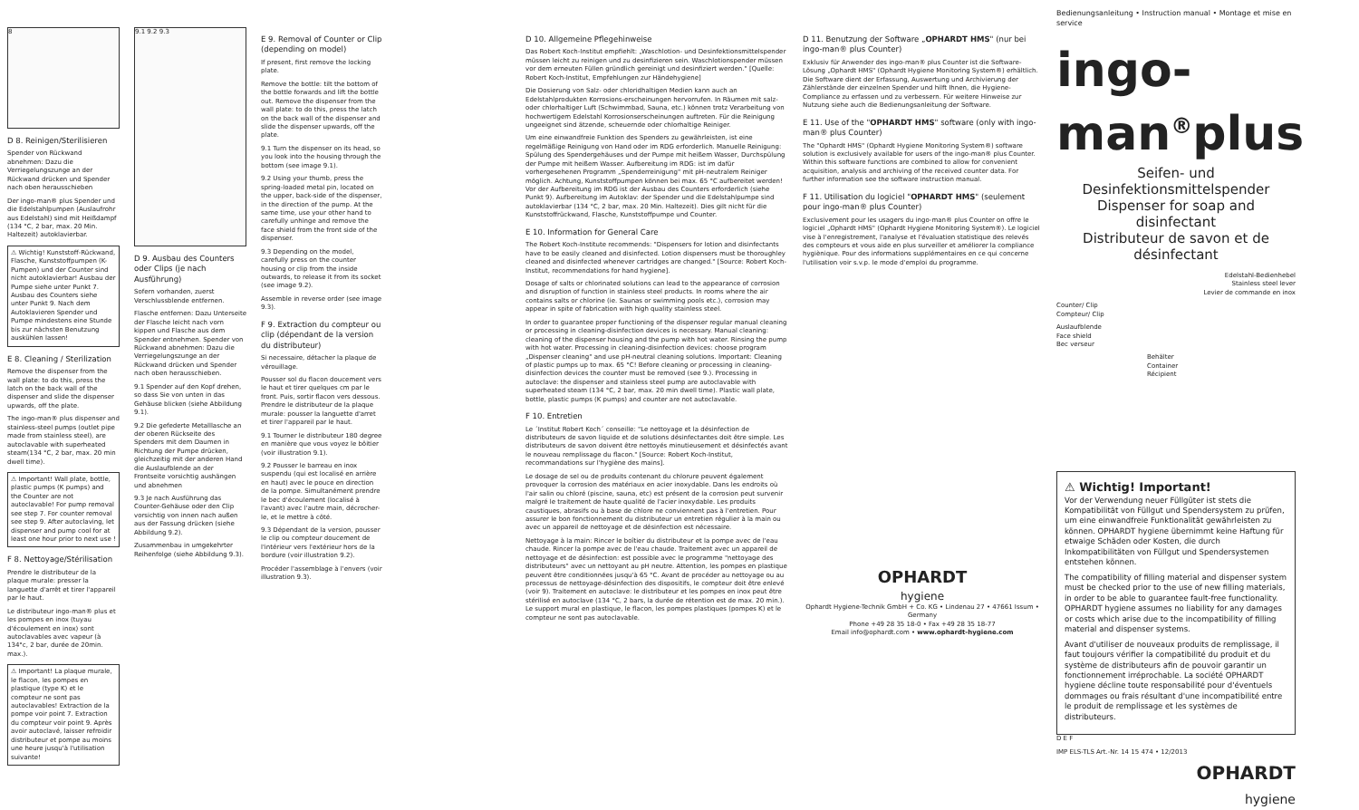8
D 8. Reinigen/Sterilisieren
Spender von Rückwand abnehmen: Dazu die Verriegelungszunge an der Rückwand drücken und Spender nach oben herausschieben
Der ingo-man® plus Spender und die Edelstahlpumpen (Auslaufrohr aus Edelstahl) sind mit Heißdampf (134 °C, 2 bar, max. 20 Min. Haltezeit) autoklavierbar.
⚠ Wichtig! Kunststoff-Rückwand, Flasche, Kunststoffpumpen (K-Pumpen) und der Counter sind nicht autoklavierbar! Ausbau der Pumpe siehe unter Punkt 7. Ausbau des Counters siehe unter Punkt 9. Nach dem Autoklavieren Spender und Pumpe mindestens eine Stunde bis zur nächsten Benutzung auskühlen lassen!
E 8. Cleaning / Sterilization
Remove the dispenser from the wall plate: to do this, press the latch on the back wall of the dispenser and slide the dispenser upwards, off the plate.
The ingo-man® plus dispenser and stainless-steel pumps (outlet pipe made from stainless steel), are autoclavable with superheated steam(134 °C, 2 bar, max. 20 min dwell time).
⚠ Important! Wall plate, bottle, plastic pumps (K pumps) and the Counter are not autoclavable! For pump removal see step 7. For counter removal see step 9. After autoclaving, let dispenser and pump cool for at least one hour prior to next use !
F 8. Nettoyage/Stérilisation
Prendre le distributeur de la plaque murale: presser la languette d'arrêt et tirer l'appareil par le haut.
Le distributeur ingo-man® plus et les pompes en inox (tuyau d'écoulement en inox) sont autoclavables avec vapeur (à 134°c, 2 bar, durée de 20min. max.).
⚠ Important! La plaque murale, le flacon, les pompes en plastique (type K) et le compteur ne sont pas autoclavables! Extraction de la pompe voir point 7. Extraction du compteur voir point 9. Après avoir autoclavé, laisser refroidir distributeur et pompe au moins une heure jusqu'à l'utilisation suivante!
9.1 9.2 9.3
D 9. Ausbau des Counters oder Clips (je nach Ausführung)
Sofern vorhanden, zuerst Verschlussblende entfernen.
Flasche entfernen: Dazu Unterseite der Flasche leicht nach vorn kippen und Flasche aus dem Spender entnehmen. Spender von Rückwand abnehmen: Dazu die Verriegelungszunge an der Rückwand drücken und Spender nach oben herausschieben.
9.1 Spender auf den Kopf drehen, so dass Sie von unten in das Gehäuse blicken (siehe Abbildung 9.1).
9.2 Die gefederte Metalllasche an der oberen Rückseite des Spenders mit dem Daumen in Richtung der Pumpe drücken, gleichzeitig mit der anderen Hand die Auslaufblende an der Frontseite vorsichtig aushängen und abnehmen
9.3 Je nach Ausführung das Counter-Gehäuse oder den Clip vorsichtig von innen nach außen aus der Fassung drücken (siehe Abbildung 9.2).
Zusammenbau in umgekehrter Reihenfolge (siehe Abbildung 9.3).
E 9. Removal of Counter or Clip (depending on model)
If present, first remove the locking plate.
Remove the bottle: tilt the bottom of the bottle forwards and lift the bottle out. Remove the dispenser from the wall plate: to do this, press the latch on the back wall of the dispenser and slide the dispenser upwards, off the plate.
9.1 Turn the dispenser on its head, so you look into the housing through the bottom (see image 9.1).
9.2 Using your thumb, press the spring-loaded metal pin, located on the upper, back-side of the dispenser, in the direction of the pump. At the same time, use your other hand to carefully unhinge and remove the face shield from the front side of the dispenser.
9.3 Depending on the model, carefully press on the counter housing or clip from the inside outwards, to release it from its socket (see image 9.2).
Assemble in reverse order (see image 9.3).
F 9. Extraction du compteur ou clip (dépendant de la version du distributeur)
Si necessaire, détacher la plaque de vérouillage.
Pousser sol du flacon doucement vers le haut et tirer quelques cm par le front. Puis, sortir flacon vers dessous. Prendre le distributeur de la plaque murale: pousser la languette d'arret et tirer l'appareil par le haut.
9.1 Tourner le distributeur 180 degree en manière que vous voyez le bôitier (voir illustration 9.1).
9.2 Pousser le barreau en inox suspendu (qui est localisé en arrière en haut) avec le pouce en direction de la pompe. Simultanément prendre le bec d'écoulement (localisé à l'avant) avec l'autre main, décrocher-le, et le mettre à côté.
9.3 Dépendant de la version, pousser le clip ou compteur doucement de l'intérieur vers l'extérieur hors de la bordure (voir illustration 9.2).
Procéder l'assemblage à l'envers (voir illustration 9.3).
D 10. Allgemeine Pflegehinweise
Das Robert Koch-Institut empfiehlt: „Waschlotion- und Desinfektionsmittelspender müssen leicht zu reinigen und zu desinfizieren sein. Waschlotionspender müssen vor dem erneuten Füllen gründlich gereinigt und desinfiziert werden." [Quelle: Robert Koch-Institut, Empfehlungen zur Händehygiene]
Die Dosierung von Salz- oder chloridhaltigen Medien kann auch an Edelstahlprodukten Korrosions-erscheinungen hervorrufen. In Räumen mit salz-oder chlorhaltiger Luft (Schwimmbad, Sauna, etc.) können trotz Verarbeitung von hochwertigem Edelstahl Korrosionserscheinungen auftreten. Für die Reinigung ungeeignet sind ätzende, scheuernde oder chlorhaltige Reiniger.
Um eine einwandfreie Funktion des Spenders zu gewährleisten, ist eine regelmäßige Reinigung von Hand oder im RDG erforderlich. Manuelle Reinigung: Spülung des Spendergehäuses und der Pumpe mit heißem Wasser, Durchspülung der Pumpe mit heißem Wasser. Aufbereitung im RDG: ist im dafür vorhergesehenen Programm „Spenderreinigung" mit pH-neutralem Reiniger möglich. Achtung, Kunststoffpumpen können bei max. 65 °C aufbereitet werden! Vor der Aufbereitung im RDG ist der Ausbau des Counters erforderlich (siehe Punkt 9). Aufbereitung im Autoklav: der Spender und die Edelstahlpumpe sind autoklavierbar (134 °C, 2 bar, max. 20 Min. Haltezeit). Dies gilt nicht für die Kunststoffrückwand, Flasche, Kunststoffpumpe und Counter.
E 10. Information for General Care
The Robert Koch-Institute recommends: "Dispensers for lotion and disinfectants have to be easily cleaned and disinfected. Lotion dispensers must be thoroughley cleaned and disinfected whenever cartridges are changed." [Source: Robert Koch-Institut, recommendations for hand hygiene].
Dosage of salts or chlorinated solutions can lead to the appearance of corrosion and disruption of function in stainless steel products. In rooms where the air contains salts or chlorine (ie. Saunas or swimming pools etc.), corrosion may appear in spite of fabrication with high quality stainless steel.
In order to guarantee proper functioning of the dispenser regular manual cleaning or processing in cleaning-disinfection devices is necessary. Manual cleaning: cleaning of the dispenser housing and the pump with hot water. Rinsing the pump with hot water. Processing in cleaning-disinfection devices: choose program „Dispenser cleaning" and use pH-neutral cleaning solutions. Important: Cleaning of plastic pumps up to max. 65 °C! Before cleaning or processing in cleaning-disinfection devices the counter must be removed (see 9.). Processing in autoclave: the dispenser and stainless steel pump are autoclavable with superheated steam (134 °C, 2 bar, max. 20 min dwell time). Plastic wall plate, bottle, plastic pumps (K pumps) and counter are not autoclavable.
F 10. Entretien
Le ´Institut Robert Koch´ conseille: "Le nettoyage et la désinfection de distributeurs de savon liquide et de solutions désinfectantes doit être simple. Les distributeurs de savon doivent être nettoyés minutieusement et désinfectés avant le nouveau remplissage du flacon." [Source: Robert Koch-Institut, recommandations sur l'hygiène des mains].
Le dosage de sel ou de produits contenant du chlorure peuvent également provoquer la corrosion des matériaux en acier inoxydable. Dans les endroits où l'air salin ou chloré (piscine, sauna, etc) est présent de la corrosion peut survenir malgré le traitement de haute qualité de l'acier inoxydable. Les produits caustiques, abrasifs ou à base de chlore ne conviennent pas à l'entretien. Pour assurer le bon fonctionnement du distributeur un entretien régulier à la main ou avec un appareil de nettoyage et de désinfection est nécessaire.
Nettoyage à la main: Rincer le boîtier du distributeur et la pompe avec de l'eau chaude. Rincer la pompe avec de l'eau chaude. Traitement avec un appareil de nettoyage et de désinfection: est possible avec le programme "nettoyage des distributeurs" avec un nettoyant au pH neutre. Attention, les pompes en plastique peuvent être conditionnées jusqu'à 65 °C. Avant de procéder au nettoyage ou au processus de nettoyage-désinfection des dispositifs, le compteur doit être enlevé (voir 9). Traitement en autoclave: le distributeur et les pompes en inox peut être stérilisé en autoclave (134 °C, 2 bars, la durée de rétention est de max. 20 min.). Le support mural en plastique, le flacon, les pompes plastiques (pompes K) et le compteur ne sont pas autoclavable.
D 11. Benutzung der Software „OPHARDT HMS" (nur bei ingo-man® plus Counter)
Exklusiv für Anwender des ingo-man® plus Counter ist die Software-Lösung „Ophardt HMS" (Ophardt Hygiene Monitoring System®) erhältlich. Die Software dient der Erfassung, Auswertung und Archivierung der Zählerstände der einzelnen Spender und hilft Ihnen, die Hygiene-Compliance zu erfassen und zu verbessern. Für weitere Hinweise zur Nutzung siehe auch die Bedienungsanleitung der Software.
E 11. Use of the "OPHARDT HMS" software (only with ingo-man® plus Counter)
The "Ophardt HMS" (Ophardt Hygiene Monitoring System®) software solution is exclusively available for users of the ingo-man® plus Counter. Within this software functions are combined to allow for convenient acquisition, analysis and archiving of the received counter data. For further information see the software instruction manual.
F 11. Utilisation du logiciel "OPHARDT HMS" (seulement pour ingo-man® plus Counter)
Exclusivement pour les usagers du ingo-man® plus Counter on offre le logiciel „Ophardt HMS" (Ophardt Hygiene Monitoring System®). Le logiciel vise à l'enregistrement, l'analyse et l'évaluation statistique des relevés des compteurs et vous aide en plus surveiller et améliorer la compliance hygiènique. Pour des informations supplémentaires en ce qui concerne l'utilisation voir s.v.p. le mode d'emploi du programme.
OPHARDT
hygiene
Ophardt Hygiene-Technik GmbH + Co. KG • Lindenau 27 • 47661 Issum • Germany
Phone +49 28 35 18-0 • Fax +49 28 35 18-77
Email info@ophardt.com • www.ophardt-hygiene.com
Bedienungsanleitung • Instruction manual • Montage et mise en service
ingo-man<sup>®</sup>plus
Seifen- und Desinfektionsmittelspender
Dispenser for soap and disinfectant
Distributeur de savon et de désinfectant
Edelstahl-Bedienhebel
Stainless steel lever
Levier de commande en inox
Counter/ Clip
Compteur/ Clip
Auslaufblende
Face shield
Bec verseur
Behälter
Container
Récipient
⚠ Wichtig! Important!
Vor der Verwendung neuer Füllgüter ist stets die Kompatibilität von Füllgut und Spendersystem zu prüfen, um eine einwandfreie Funktionalität gewährleisten zu können. OPHARDT hygiene übernimmt keine Haftung für etwaige Schäden oder Kosten, die durch Inkompatibilitäten von Füllgut und Spendersystemen entstehen können.
The compatibility of filling material and dispenser system must be checked prior to the use of new filling materials, in order to be able to guarantee fault-free functionality. OPHARDT hygiene assumes no liability for any damages or costs which arise due to the incompatibility of filling material and dispenser systems.
Avant d'utiliser de nouveaux produits de remplissage, il faut toujours vérifier la compatibilité du produit et du système de distributeurs afin de pouvoir garantir un fonctionnement irréprochable. La société OPHARDT hygiene décline toute responsabilité pour d'éventuels dommages ou frais résultant d'une incompatibilité entre le produit de remplissage et les systèmes de distributeurs.
D E F
IMP ELS-TLS Art.-Nr. 14 15 474 • 12/2013
OPHARDT
hygiene